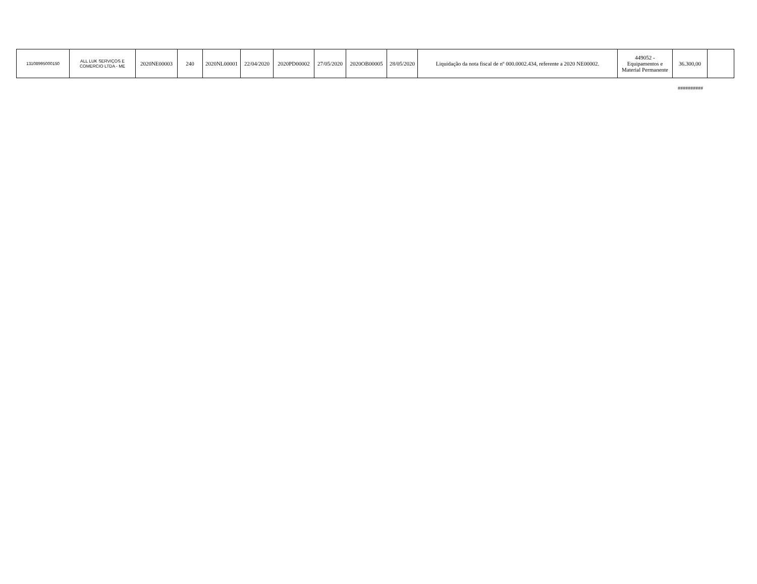| 13108995000150 | ALL LUK SERVIÇOS E COMERCIO LTDA - ME | 2020NE00003 | 240 | 2020NL00001 | 22/04/2020 | 2020PD00002 | 27/05/2020 | 2020OB00005 | 28/05/2020 | Liquidação da nota fiscal de nº 000.0002.434, referente a 2020 NE00002. | 449052 - Equipamentos e Material Permanente | 36.300,00 | |
##########